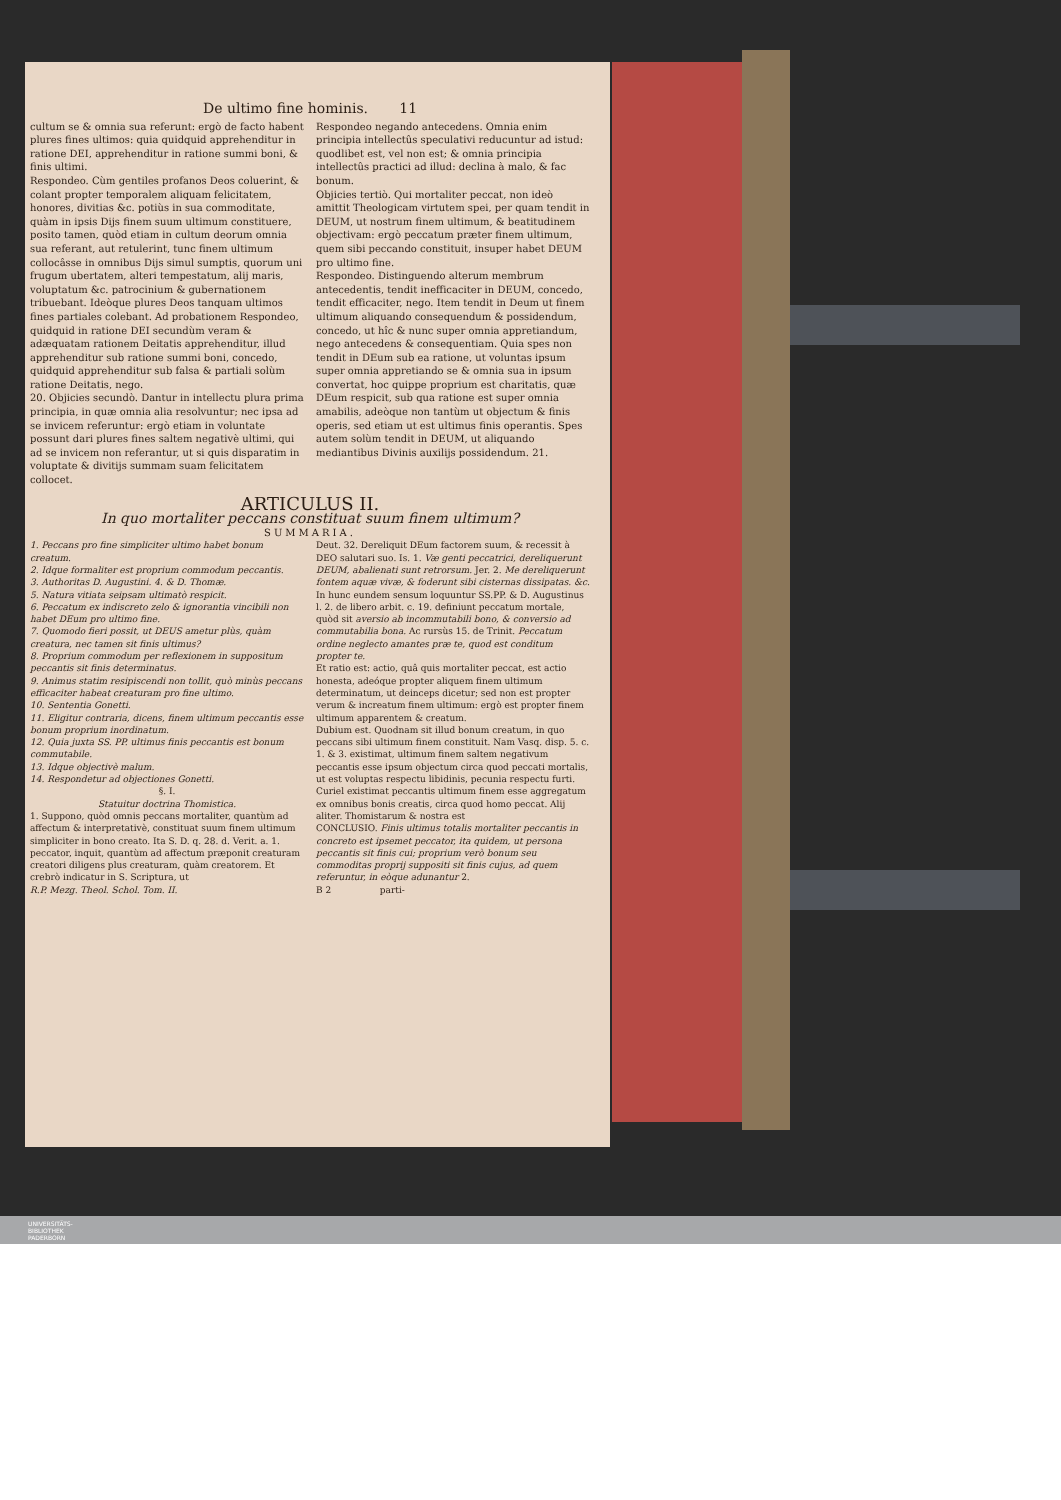De ultimo fine hominis. 11
cultum se & omnia sua referunt: ergò de facto habent plures fines ultimos: quia quidquid apprehenditur in ratione DEI, apprehenditur in ratione summi boni, & finis ultimi.
Respondeo. Cùm gentiles profanos Deos coluerint, & colant propter temporalem aliquam felicitatem, honores, divitias &c. potiùs in sua commoditate, quàm in ipsis Dijs finem suum ultimum constituere, posito tamen, quòd etiam in cultum deorum omnia sua referant, aut retulerint, tunc finem ultimum collocâsse in omnibus Dijs simul sumptis, quorum uni frugum ubertatem, alteri tempestatum, alij maris, voluptatum &c. patrocinium & gubernationem tribuebant. Ideòque plures Deos tanquam ultimos fines partiales colebant. Ad probationem Respondeo, quidquid in ratione DEI secundùm veram & adæquatam rationem Deitatis apprehenditur, illud apprehenditur sub ratione summi boni, concedo, quidquid apprehenditur sub falsa & partiali solùm ratione Deitatis, nego.
20. Objicies secundò. Dantur in intellectu plura prima principia, in quæ omnia alia resolvuntur; nec ipsa ad se invicem referuntur: ergò etiam in voluntate possunt dari plures fines saltem negativè ultimi, qui ad se invicem non referantur, ut si quis disparatim in voluptate & divitijs summam suam felicitatem collocet.
Respondeo negando antecedens. Omnia enim principia intellectûs speculativi reducuntur ad istud: quodlibet est, vel non est; & omnia principia intellectûs practici ad illud: declina à malo, & fac bonum.
Objicies tertiò. Qui mortaliter peccat, non ideò amittit Theologicam virtutem spei, per quam tendit in DEUM, ut nostrum finem ultimum, & beatitudinem objectivam: ergò peccatum præter finem ultimum, quem sibi peccando constituit, insuper habet DEUM pro ultimo fine.
Respondeo. Distinguendo alterum membrum antecedentis, tendit inefficaciter in DEUM, concedo, tendit efficaciter, nego. Item tendit in Deum ut finem ultimum aliquando consequendum & possidendum, concedo, ut hîc & nunc super omnia appretiandum, nego antecedens & consequentiam. Quia spes non tendit in DEum sub ea ratione, ut voluntas ipsum super omnia appretiando se & omnia sua in ipsum convertat, hoc quippe proprium est charitatis, quæ DEum respicit, sub qua ratione est super omnia amabilis, adeòque non tantùm ut objectum & finis operis, sed etiam ut est ultimus finis operantis. Spes autem solùm tendit in DEUM, ut aliquando mediantibus Divinis auxilijs possidendum. 21.
ARTICULUS II.
In quo mortaliter peccans constituat suum finem ultimum?
SUMMARIA.
1. Peccans pro fine simpliciter ultimo habet bonum creatum.
2. Idque formaliter est proprium commodum peccantis.
3. Authoritas D. Augustini. 4. & D. Thomæ.
5. Natura vitiata seipsam ultimatò respicit.
6. Peccatum ex indiscreto zelo & ignorantia vincibili non habet DEum pro ultimo fine.
7. Quomodo fieri possit, ut DEUS ametur plùs, quàm creatura, nec tamen sit finis ultimus?
8. Proprium commodum per reflexionem in suppositum peccantis sit finis determinatus.
9. Animus statim resipiscendi non tollit, quò minùs peccans efficaciter habeat creaturam pro fine ultimo.
10. Sententia Gonetti.
11. Eligitur contraria, dicens, finem ultimum peccantis esse bonum proprium inordinatum.
12. Quia juxta SS. PP. ultimus finis peccantis est bonum commutabile.
13. Idque objectivè malum.
14. Respondetur ad objectiones Gonetti.
§. I.
Statuitur doctrina Thomistica.
1. Suppono, quòd omnis peccans mortaliter, quantùm ad affectum & interpretativè, constituat suum finem ultimum simpliciter in bono creato. Ita S. D. q. 28. d. Verit. a. 1. peccator, inquit, quantùm ad affectum præponit creaturam creatori diligens plus creaturam, quàm creatorem. Et crebrò indicatur in S. Scriptura, ut
R.P. Mezg. Theol. Schol. Tom. II.
Deut. 32. Dereliquit DEum factorem suum, & recessit à DEO salutari suo. Is. 1. Væ genti peccatrici, dereliquerunt DEUM, abalienati sunt retrorsum. Jer. 2. Me dereliquerunt fontem aquæ vivæ, & foderunt sibi cisternas dissipatas. &c. In hunc eundem sensum loquuntur SS.PP. & D. Augustinus l. 2. de libero arbit. c. 19. definiunt peccatum mortale, quòd sit aversio ab incommutabili bono, & conversio ad commutabilia bona. Ac rursùs 15. de Trinit. Peccatum ordine neglecto amantes præ te, quod est conditum propter te.
Et ratio est: actio, quâ quis mortaliter peccat, est actio honesta, adeóque propter aliquem finem ultimum determinatum, ut deinceps dicetur; sed non est propter verum & increatum finem ultimum: ergò est propter finem ultimum apparentem & creatum.
Dubium est. Quodnam sit illud bonum creatum, in quo peccans sibi ultimum finem constituit. Nam Vasq. disp. 5. c. 1. & 3. existimat, ultimum finem saltem negativum peccantis esse ipsum objectum circa quod peccati mortalis, ut est voluptas respectu libidinis, pecunia respectu furti. Curiel existimat peccantis ultimum finem esse aggregatum ex omnibus bonis creatis, circa quod homo peccat. Alij aliter. Thomistarum & nostra est
CONCLUSIO. Finis ultimus totalis mortaliter peccantis in concreto est ipsemet peccator, ita quidem, ut persona peccantis sit finis cui; proprium verò bonum seu commoditas proprij suppositi sit finis cujus, ad quem referuntur, in eòque adunantur 2.
B 2 parti-
UNIVERSITÄTS-
BIBLIOTHEK
PADERBORN